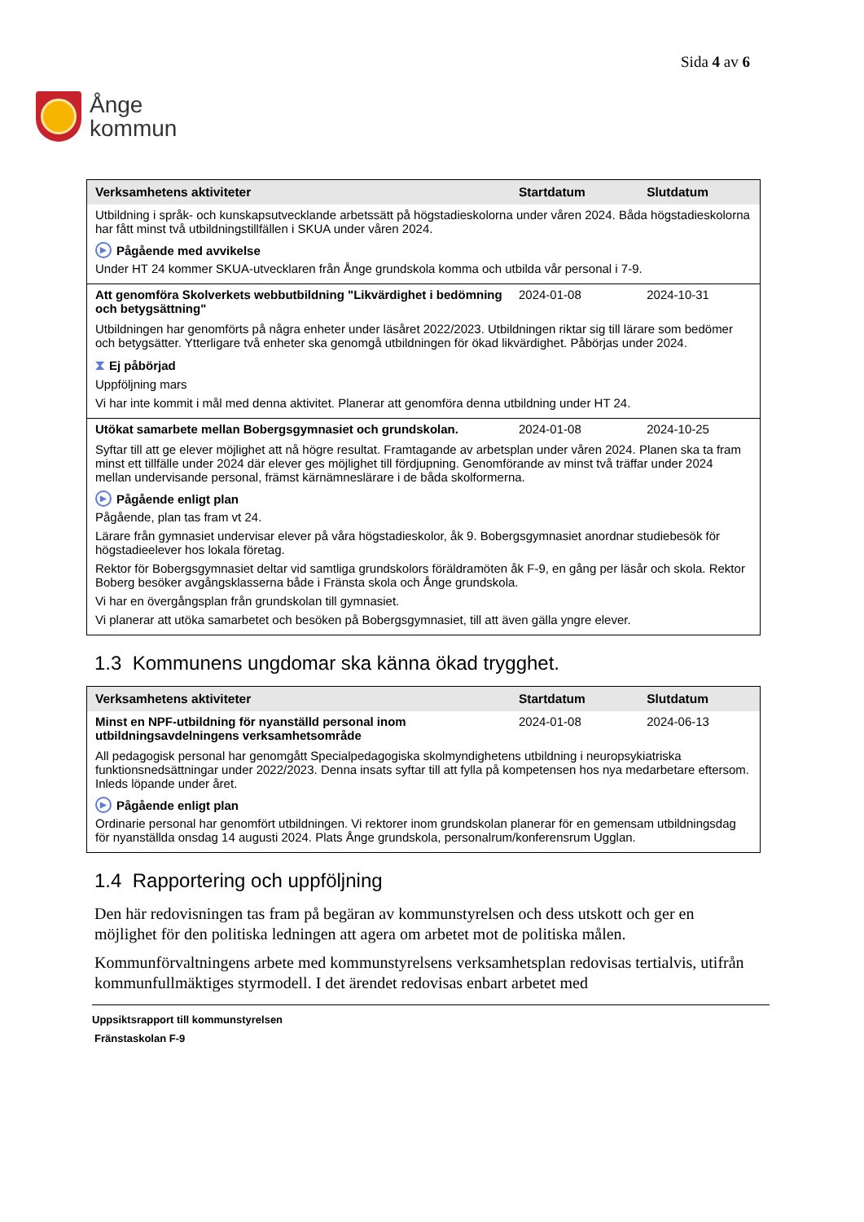Ånge
kommun
Sida 4 av 6
| Verksamhetens aktiviteter | Startdatum | Slutdatum |
| --- | --- | --- |
| Utbildning i språk- och kunskapsutvecklande arbetssätt på högstadieskolorna under våren 2024. Båda högstadieskolorna har fått minst två utbildningstillfällen i SKUA under våren 2024. ▶ Pågående med avvikelse Under HT 24 kommer SKUA-utvecklaren från Ånge grundskola komma och utbilda vår personal i 7-9. | | |
| Att genomföra Skolverkets webbutbildning "Likvärdighet i bedömning och betygsättning" | 2024-01-08 | 2024-10-31 |
| Utbildningen har genomförts på några enheter under läsåret 2022/2023. Utbildningen riktar sig till lärare som bedömer och betygsätter. Ytterligare två enheter ska genomgå utbildningen för ökad likvärdighet. Påbörjas under 2024. ⧗ Ej påbörjad Uppföljning mars Vi har inte kommit i mål med denna aktivitet. Planerar att genomföra denna utbildning under HT 24. | | |
| Utökat samarbete mellan Bobergsgymnasiet och grundskolan. | 2024-01-08 | 2024-10-25 |
| Syftar till att ge elever möjlighet att nå högre resultat. Framtagande av arbetsplan under våren 2024. Planen ska ta fram minst ett tillfälle under 2024 där elever ges möjlighet till fördjupning. Genomförande av minst två träffar under 2024 mellan undervisande personal, främst kärnämneslärare i de båda skolformerna. ▶ Pågående enligt plan Pågående, plan tas fram vt 24. Lärare från gymnasiet undervisar elever på våra högstadieskolor, åk 9. Bobergsgymnasiet anordnar studiebesök för högstadieelever hos lokala företag. Rektor för Bobergsgymnasiet deltar vid samtliga grundskolors föräldramöten åk F-9, en gång per läsår och skola. Rektor Boberg besöker avgångsklasserna både i Fränsta skola och Ånge grundskola. Vi har en övergångsplan från grundskolan till gymnasiet. Vi planerar att utöka samarbetet och besöken på Bobergsgymnasiet, till att även gälla yngre elever. | | |
1.3 Kommunens ungdomar ska känna ökad trygghet.
| Verksamhetens aktiviteter | Startdatum | Slutdatum |
| --- | --- | --- |
| Minst en NPF-utbildning för nyanställd personal inom utbildningsavdelningens verksamhetsområde | 2024-01-08 | 2024-06-13 |
| All pedagogisk personal har genomgått Specialpedagogiska skolmyndighetens utbildning i neuropsykiatriska funktionsnedsättningar under 2022/2023. Denna insats syftar till att fylla på kompetensen hos nya medarbetare eftersom. Inleds löpande under året. ▶ Pågående enligt plan Ordinarie personal har genomfört utbildningen. Vi rektorer inom grundskolan planerar för en gemensam utbildningsdag för nyanställda onsdag 14 augusti 2024. Plats Ånge grundskola, personalrum/konferensrum Ugglan. | | |
1.4 Rapportering och uppföljning
Den här redovisningen tas fram på begäran av kommunstyrelsen och dess utskott och ger en möjlighet för den politiska ledningen att agera om arbetet mot de politiska målen.
Kommunförvaltningens arbete med kommunstyrelsens verksamhetsplan redovisas tertialvis, utifrån kommunfullmäktiges styrmodell. I det ärendet redovisas enbart arbetet med
Uppsiktsrapport till kommunstyrelsen
Fränstaskolan F-9